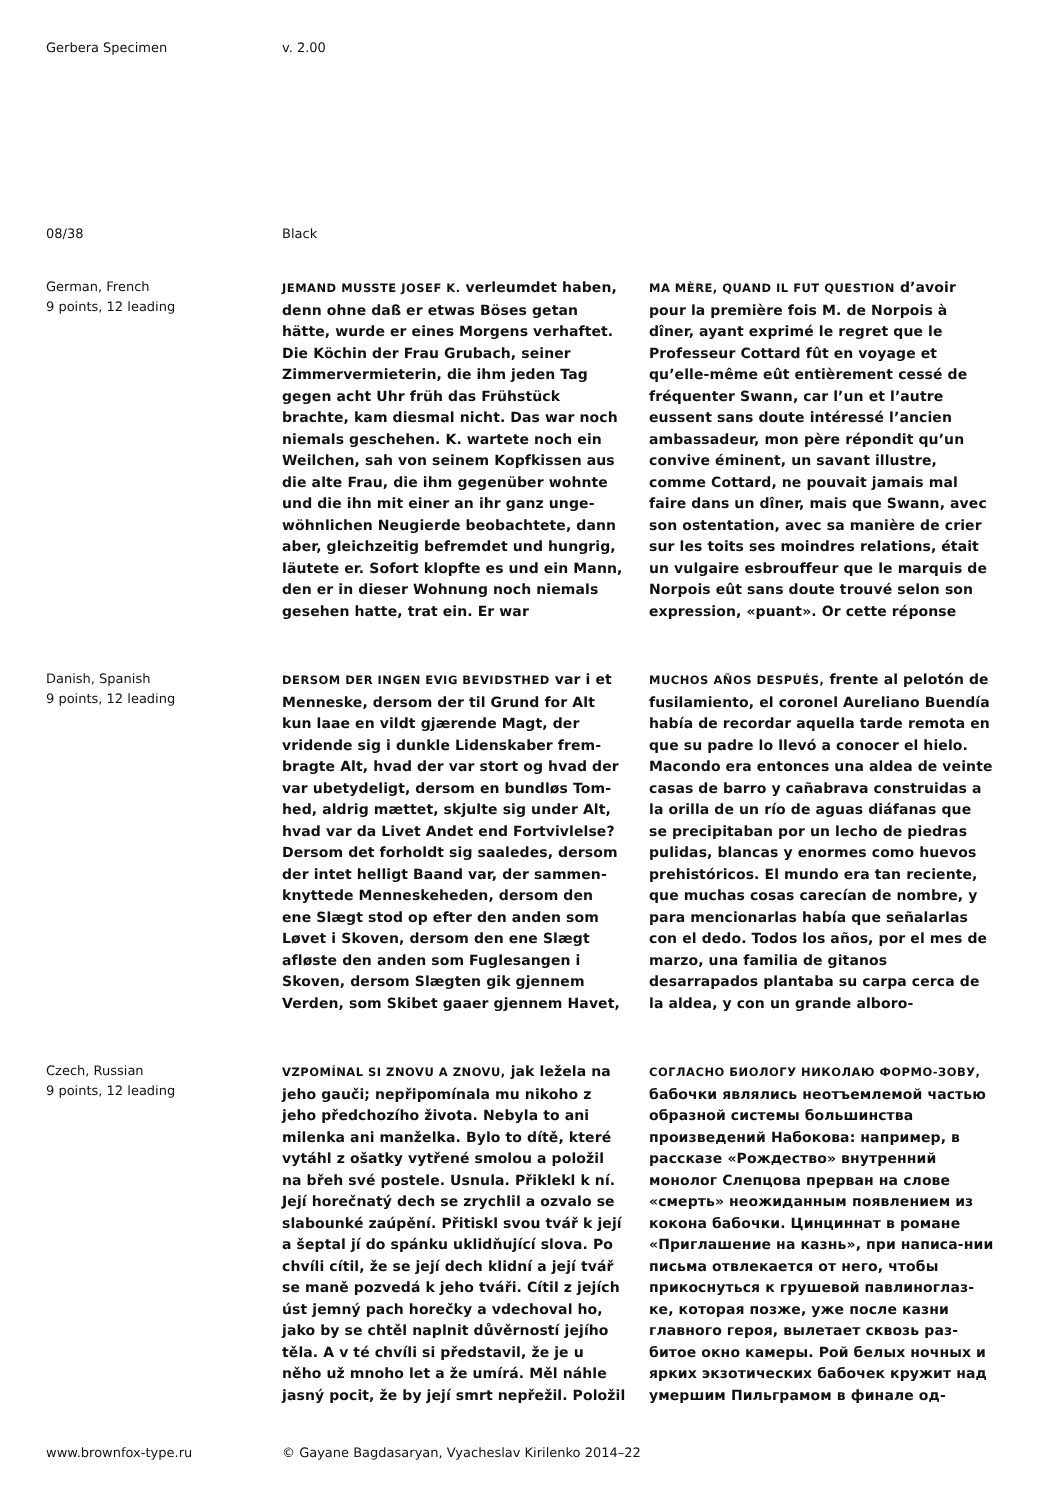Gerbera Specimen v. 2.00
08/38 Black
German, French
9 points, 12 leading
JEMAND MUSSTE JOSEF K. verleumdet haben, denn ohne daß er etwas Böses getan hätte, wurde er eines Morgens verhaftet. Die Köchin der Frau Grubach, seiner Zimmervermieterin, die ihm jeden Tag gegen acht Uhr früh das Frühstück brachte, kam diesmal nicht. Das war noch niemals geschehen. K. wartete noch ein Weilchen, sah von seinem Kopfkissen aus die alte Frau, die ihm gegenüber wohnte und die ihn mit einer an ihr ganz unge-wöhnlichen Neugierde beobachtete, dann aber, gleichzeitig befremdet und hungrig, läutete er. Sofort klopfte es und ein Mann, den er in dieser Wohnung noch niemals gesehen hatte, trat ein. Er war
MA MÈRE, QUAND IL FUT QUESTION d’avoir pour la première fois M. de Norpois à dîner, ayant exprimé le regret que le Professeur Cottard fût en voyage et qu’elle-même eût entièrement cessé de fréquenter Swann, car l’un et l’autre eussent sans doute intéressé l’ancien ambassadeur, mon père répondit qu’un convive éminent, un savant illustre, comme Cottard, ne pouvait jamais mal faire dans un dîner, mais que Swann, avec son ostentation, avec sa manière de crier sur les toits ses moindres relations, était un vulgaire esbrouffeur que le marquis de Norpois eût sans doute trouvé selon son expression, «puant». Or cette réponse
Danish, Spanish
9 points, 12 leading
DERSOM DER INGEN EVIG BEVIDSTHED var i et Menneske, dersom der til Grund for Alt kun laae en vildt gjærende Magt, der vridende sig i dunkle Lidenskaber frem-bragte Alt, hvad der var stort og hvad der var ubetydeligt, dersom en bundløs Tom-hed, aldrig mættet, skjulte sig under Alt, hvad var da Livet Andet end Fortvivlelse? Dersom det forholdt sig saaledes, dersom der intet helligt Baand var, der sammen-knyttede Menneskeheden, dersom den ene Slægt stod op efter den anden som Løvet i Skoven, dersom den ene Slægt afløste den anden som Fuglesangen i Skoven, dersom Slægten gik gjennem Verden, som Skibet gaaer gjennem Havet,
MUCHOS AÑOS DESPUÉS, frente al pelotón de fusilamiento, el coronel Aureliano Buendía había de recordar aquella tarde remota en que su padre lo llevó a conocer el hielo. Macondo era entonces una aldea de veinte casas de barro y cañabrava construidas a la orilla de un río de aguas diáfanas que se precipitaban por un lecho de piedras pulidas, blancas y enormes como huevos prehistóricos. El mundo era tan reciente, que muchas cosas carecían de nombre, y para mencionarlas había que señalarlas con el dedo. Todos los años, por el mes de marzo, una familia de gitanos desarrapados plantaba su carpa cerca de la aldea, y con un grande alboro-
Czech, Russian
9 points, 12 leading
VZPOMÍNAL SI ZNOVU A ZNOVU, jak ležela na jeho gauči; nepřipomínala mu nikoho z jeho předchozího života. Nebyla to ani milenka ani manželka. Bylo to dítě, které vytáhl z ošatky vytřené smolou a položil na břeh své postele. Usnula. Přiklekl k ní. Její horečnatý dech se zrychlil a ozvalo se slabounké zaúpění. Přitiskl svou tvář k její a šeptal jí do spánku uklidňující slova. Po chvíli cítil, že se její dech klidní a její tvář se maně pozvedá k jeho tváři. Cítil z jejích úst jemný pach horečky a vdechoval ho, jako by se chtěl naplnit důvěrností jejího těla. A v té chvíli si představil, že je u něho už mnoho let a že umírá. Měl náhle jasný pocit, že by její smrt nepřežil. Položil
СОГЛАСНО БИОЛОГУ НИКОЛАЮ ФОРМО-ЗОВУ, бабочки являлись неотъемлемой частью образной системы большинства произведений Набокова: например, в рассказе «Рождество» внутренний монолог Слепцова прерван на слове «смерть» неожиданным появлением из кокона бабочки. Цинциннат в романе «Приглашение на казнь», при написа-нии письма отвлекается от него, чтобы прикоснуться к грушевой павлиноглаз-ке, которая позже, уже после казни главного героя, вылетает сквозь раз-битое окно камеры. Рой белых ночных и ярких экзотических бабочек кружит над умершим Пильграмом в финале од-
www.brownfox-type.ru © Gayane Bagdasaryan, Vyacheslav Kirilenko 2014–22